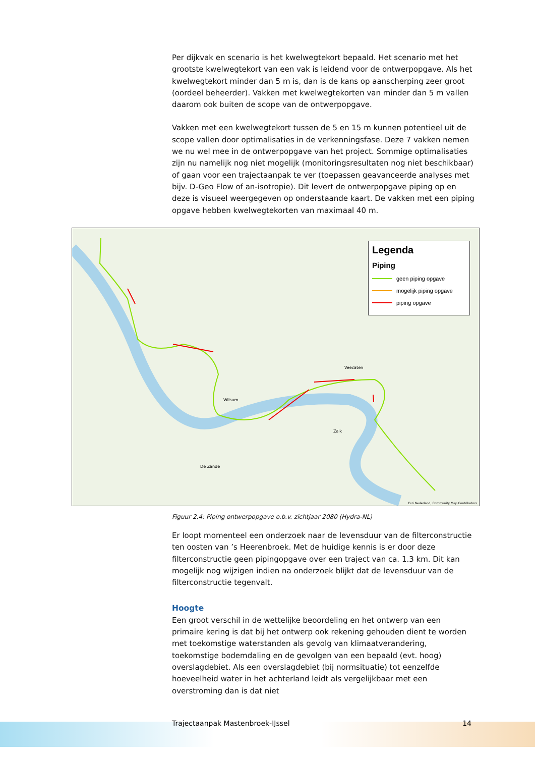Per dijkvak en scenario is het kwelwegtekort bepaald. Het scenario met het grootste kwelwegtekort van een vak is leidend voor de ontwerpopgave. Als het kwelwegtekort minder dan 5 m is, dan is de kans op aanscherping zeer groot (oordeel beheerder). Vakken met kwelwegtekorten van minder dan 5 m vallen daarom ook buiten de scope van de ontwerpopgave.
Vakken met een kwelwegtekort tussen de 5 en 15 m kunnen potentieel uit de scope vallen door optimalisaties in de verkenningsfase. Deze 7 vakken nemen we nu wel mee in de ontwerpopgave van het project. Sommige optimalisaties zijn nu namelijk nog niet mogelijk (monitoringsresultaten nog niet beschikbaar) of gaan voor een trajectaanpak te ver (toepassen geavanceerde analyses met bijv. D-Geo Flow of an-isotropie). Dit levert de ontwerpopgave piping op en deze is visueel weergegeven op onderstaande kaart. De vakken met een piping opgave hebben kwelwegtekorten van maximaal 40 m.
Legenda
Piping
geen piping opgave
mogelijk piping opgave
piping opgave
Wilsum
Veecaten
Zalk
De Zande
Esri Nederland, Community Map Contributors
Figuur 2.4: Piping ontwerpopgave o.b.v. zichtjaar 2080 (Hydra-NL)
Er loopt momenteel een onderzoek naar de levensduur van de filterconstructie ten oosten van ’s Heerenbroek. Met de huidige kennis is er door deze filterconstructie geen pipingopgave over een traject van ca. 1.3 km. Dit kan mogelijk nog wijzigen indien na onderzoek blijkt dat de levensduur van de filterconstructie tegenvalt.
Hoogte
Een groot verschil in de wettelijke beoordeling en het ontwerp van een primaire kering is dat bij het ontwerp ook rekening gehouden dient te worden met toekomstige waterstanden als gevolg van klimaatverandering, toekomstige bodemdaling en de gevolgen van een bepaald (evt. hoog) overslagdebiet. Als een overslagdebiet (bij normsituatie) tot eenzelfde hoeveelheid water in het achterland leidt als vergelijkbaar met een overstroming dan is dat niet
Trajectaanpak Mastenbroek-IJssel 14